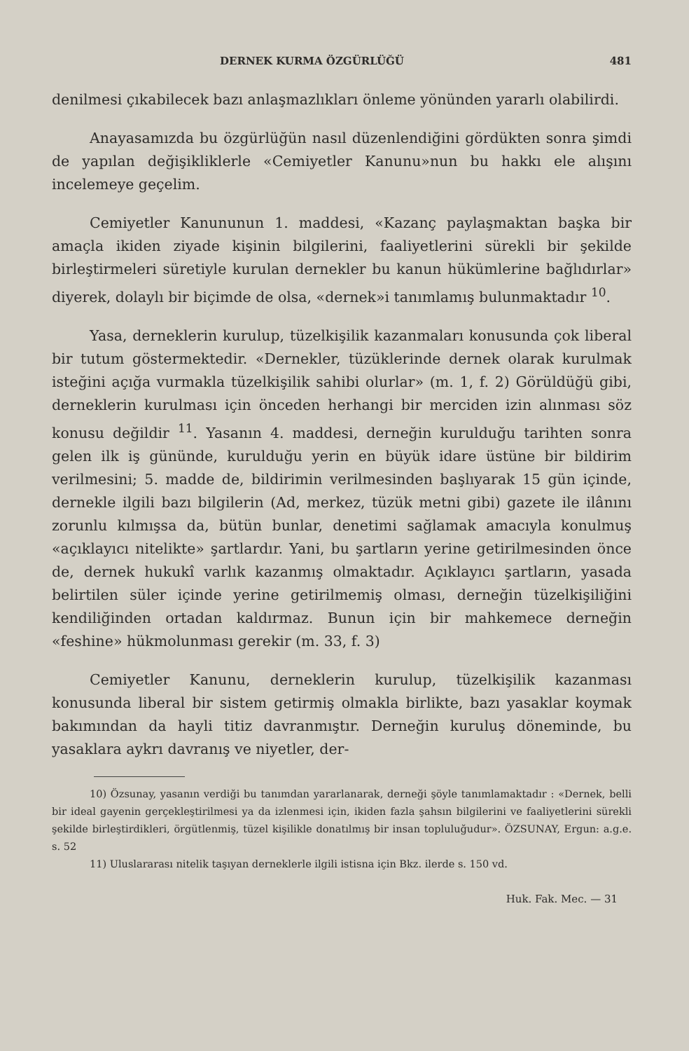DERNEK KURMA ÖZGÜRLÜĞÜ 481
denilmesi çıkabilecek bazı anlaşmazlıkları önleme yönünden yararlı olabilirdi.
Anayasamızda bu özgürlüğün nasıl düzenlendiğini gördükten sonra şimdi de yapılan değişikliklerle «Cemiyetler Kanunu»nun bu hakkı ele alışını incelemeye geçelim.
Cemiyetler Kanununun 1. maddesi, «Kazanç paylaşmaktan başka bir amaçla ikiden ziyade kişinin bilgilerini, faaliyetlerini sürekli bir şekilde birleştirmeleri süretiyle kurulan dernekler bu kanun hükümlerine bağlıdırlar» diyerek, dolaylı bir biçimde de olsa, «dernek»i tanımlamış bulunmaktadır <sup>10</sup>.
Yasa, derneklerin kurulup, tüzelkişilik kazanmaları konusunda çok liberal bir tutum göstermektedir. «Dernekler, tüzüklerinde dernek olarak kurulmak isteğini açığa vurmakla tüzelkişilik sahibi olurlar» (m. 1, f. 2) Görüldüğü gibi, derneklerin kurulması için önceden herhangi bir merciden izin alınması söz konusu değildir <sup>11</sup>. Yasanın 4. maddesi, derneğin kurulduğu tarihten sonra gelen ilk iş gününde, kurulduğu yerin en büyük idare üstüne bir bildirim verilmesini; 5. madde de, bildirimin verilmesinden başlıyarak 15 gün içinde, dernekle ilgili bazı bilgilerin (Ad, merkez, tüzük metni gibi) gazete ile ilânını zorunlu kılmışsa da, bütün bunlar, denetimi sağlamak amacıyla konulmuş «açıklayıcı nitelikte» şartlardır. Yani, bu şartların yerine getirilmesinden önce de, dernek hukukî varlık kazanmış olmaktadır. Açıklayıcı şartların, yasada belirtilen süler içinde yerine getirilmemiş olması, derneğin tüzelkişiliğini kendiliğinden ortadan kaldırmaz. Bunun için bir mahkemece derneğin «feshine» hükmolunması gerekir (m. 33, f. 3)
Cemiyetler Kanunu, derneklerin kurulup, tüzelkişilik kazanması konusunda liberal bir sistem getirmiş olmakla birlikte, bazı yasaklar koymak bakımından da hayli titiz davranmıştır. Derneğin kuruluş döneminde, bu yasaklara aykrı davranış ve niyetler, der-
10) Özsunay, yasanın verdiği bu tanımdan yararlanarak, derneği şöyle tanımlamaktadır : «Dernek, belli bir ideal gayenin gerçekleştirilmesi ya da izlenmesi için, ikiden fazla şahsın bilgilerini ve faaliyetlerini sürekli şekilde birleştirdikleri, örgütlenmiş, tüzel kişilikle donatılmış bir insan topluluğudur». ÖZSUNAY, Ergun: a.g.e. s. 52
11) Uluslararası nitelik taşıyan derneklerle ilgili istisna için Bkz. ilerde s. 150 vd.
Huk. Fak. Mec. — 31